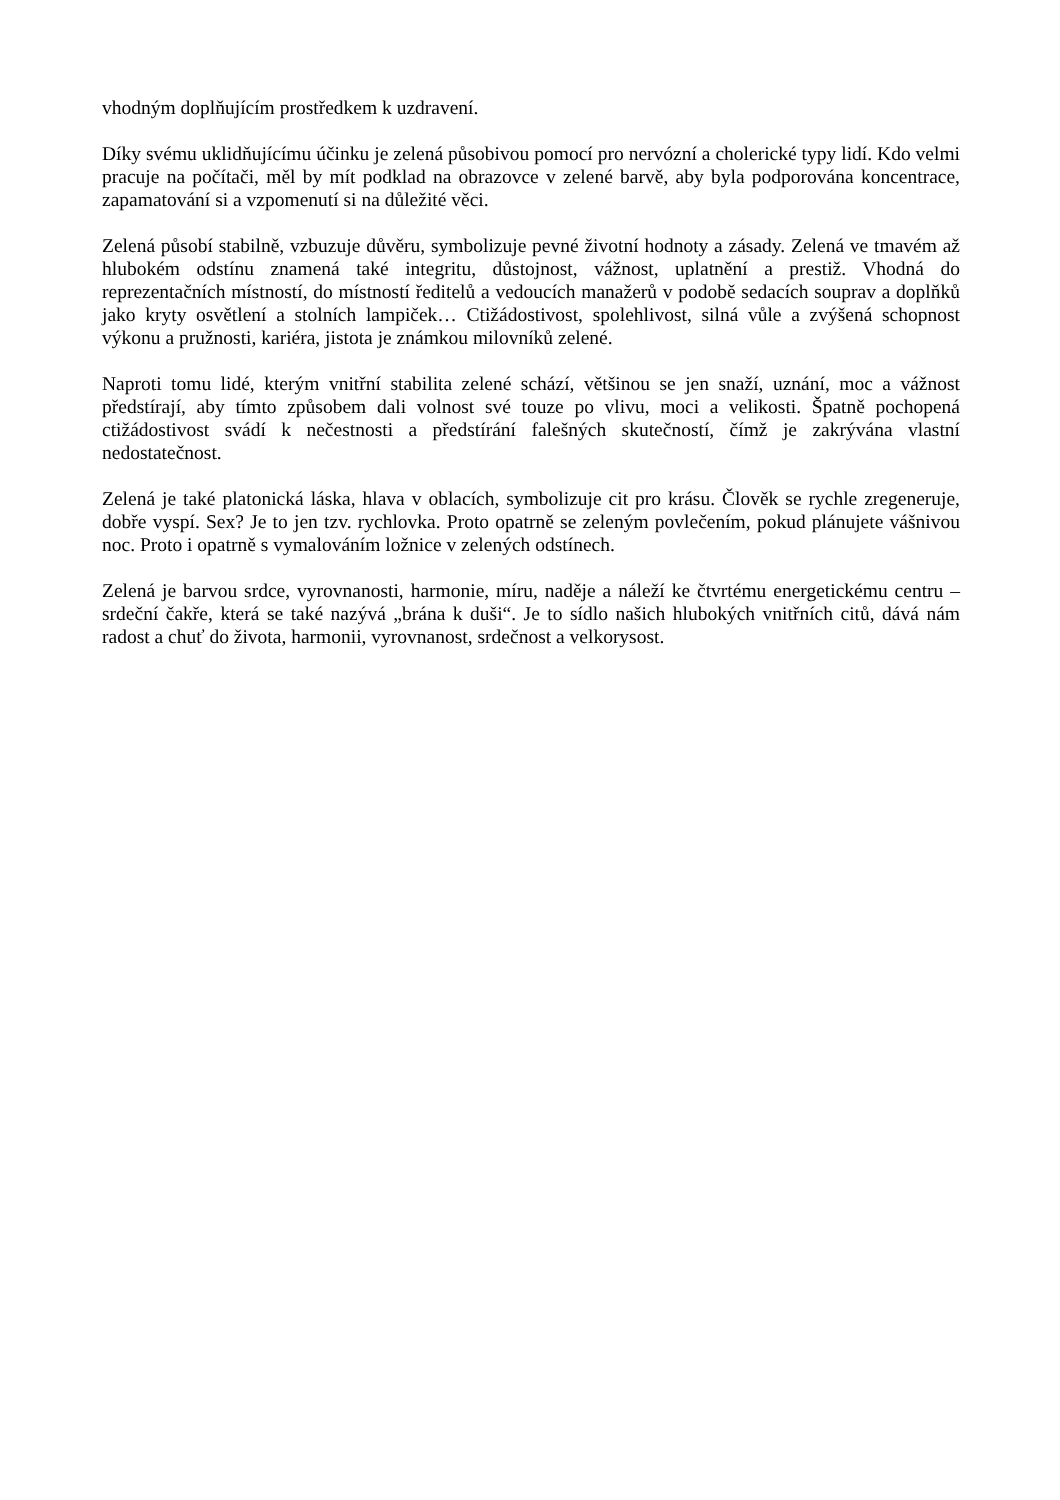vhodným doplňujícím prostředkem k uzdravení.
Díky svému uklidňujícímu účinku je zelená působivou pomocí pro nervózní a cholerické typy lidí. Kdo velmi pracuje na počítači, měl by mít podklad na obrazovce v zelené barvě, aby byla podporována koncentrace, zapamatování si a vzpomenutí si na důležité věci.
Zelená působí stabilně, vzbuzuje důvěru, symbolizuje pevné životní hodnoty a zásady. Zelená ve tmavém až hlubokém odstínu znamená také integritu, důstojnost, vážnost, uplatnění a prestiž. Vhodná do reprezentačních místností, do místností ředitelů a vedoucích manažerů v podobě sedacích souprav a doplňků jako kryty osvětlení a stolních lampiček… Ctižádostivost, spolehlivost, silná vůle a zvýšená schopnost výkonu a pružnosti, kariéra, jistota je známkou milovníků zelené.
Naproti tomu lidé, kterým vnitřní stabilita zelené schází, většinou se jen snaží, uznání, moc a vážnost předstírají, aby tímto způsobem dali volnost své touze po vlivu, moci a velikosti. Špatně pochopená ctižádostivost svádí k nečestnosti a předstírání falešných skutečností, čímž je zakrývána vlastní nedostatečnost.
Zelená je také platonická láska, hlava v oblacích, symbolizuje cit pro krásu. Člověk se rychle zregeneruje, dobře vyspí. Sex? Je to jen tzv. rychlovka. Proto opatrně se zeleným povlečením, pokud plánujete vášnivou noc. Proto i opatrně s vymalováním ložnice v zelených odstínech.
Zelená je barvou srdce, vyrovnanosti, harmonie, míru, naděje a náleží ke čtvrtému energetickému centru – srdeční čakře, která se také nazývá „brána k duši“. Je to sídlo našich hlubokých vnitřních citů, dává nám radost a chuť do života, harmonii, vyrovnanost, srdečnost a velkorysost.